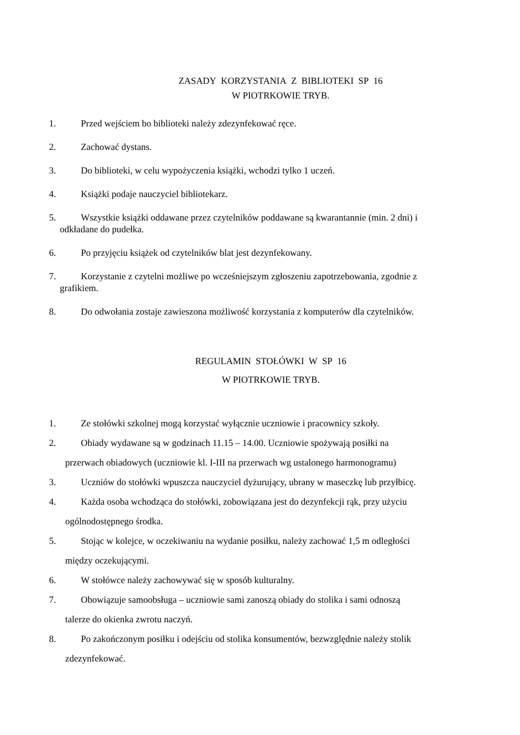ZASADY KORZYSTANIA Z BIBLIOTEKI SP 16
W PIOTRKOWIE TRYB.
1. Przed wejściem bo biblioteki należy zdezynfekować ręce.
2. Zachować dystans.
3. Do biblioteki, w celu wypożyczenia książki, wchodzi tylko 1 uczeń.
4. Książki podaje nauczyciel bibliotekarz.
5. Wszystkie książki oddawane przez czytelników poddawane są kwarantannie (min. 2 dni) i
odkładane do pudełka.
6. Po przyjęciu książek od czytelników blat jest dezynfekowany.
7. Korzystanie z czytelni możliwe po wcześniejszym zgłoszeniu zapotrzebowania, zgodnie z
grafikiem.
8. Do odwołania zostaje zawieszona możliwość korzystania z komputerów dla czytelników.
REGULAMIN STOŁÓWKI W SP 16
W PIOTRKOWIE TRYB.
1. Ze stołówki szkolnej mogą korzystać wyłącznie uczniowie i pracownicy szkoły.
2. Obiady wydawane są w godzinach 11.15 – 14.00. Uczniowie spożywają posiłki na
przerwach obiadowych (uczniowie kl. I-III na przerwach wg ustalonego harmonogramu)
3. Uczniów do stołówki wpuszcza nauczyciel dyżurujący, ubrany w maseczkę lub przyłbicę.
4. Każda osoba wchodząca do stołówki, zobowiązana jest do dezynfekcji rąk, przy użyciu
ogólnodostępnego środka.
5. Stojąc w kolejce, w oczekiwaniu na wydanie posiłku, należy zachować 1,5 m odległości
między oczekującymi.
6. W stołówce należy zachowywać się w sposób kulturalny.
7. Obowiązuje samoobsługa – uczniowie sami zanoszą obiady do stolika i sami odnoszą
talerze do okienka zwrotu naczyń.
8. Po zakończonym posiłku i odejściu od stolika konsumentów, bezwzględnie należy stolik
zdezynfekować.